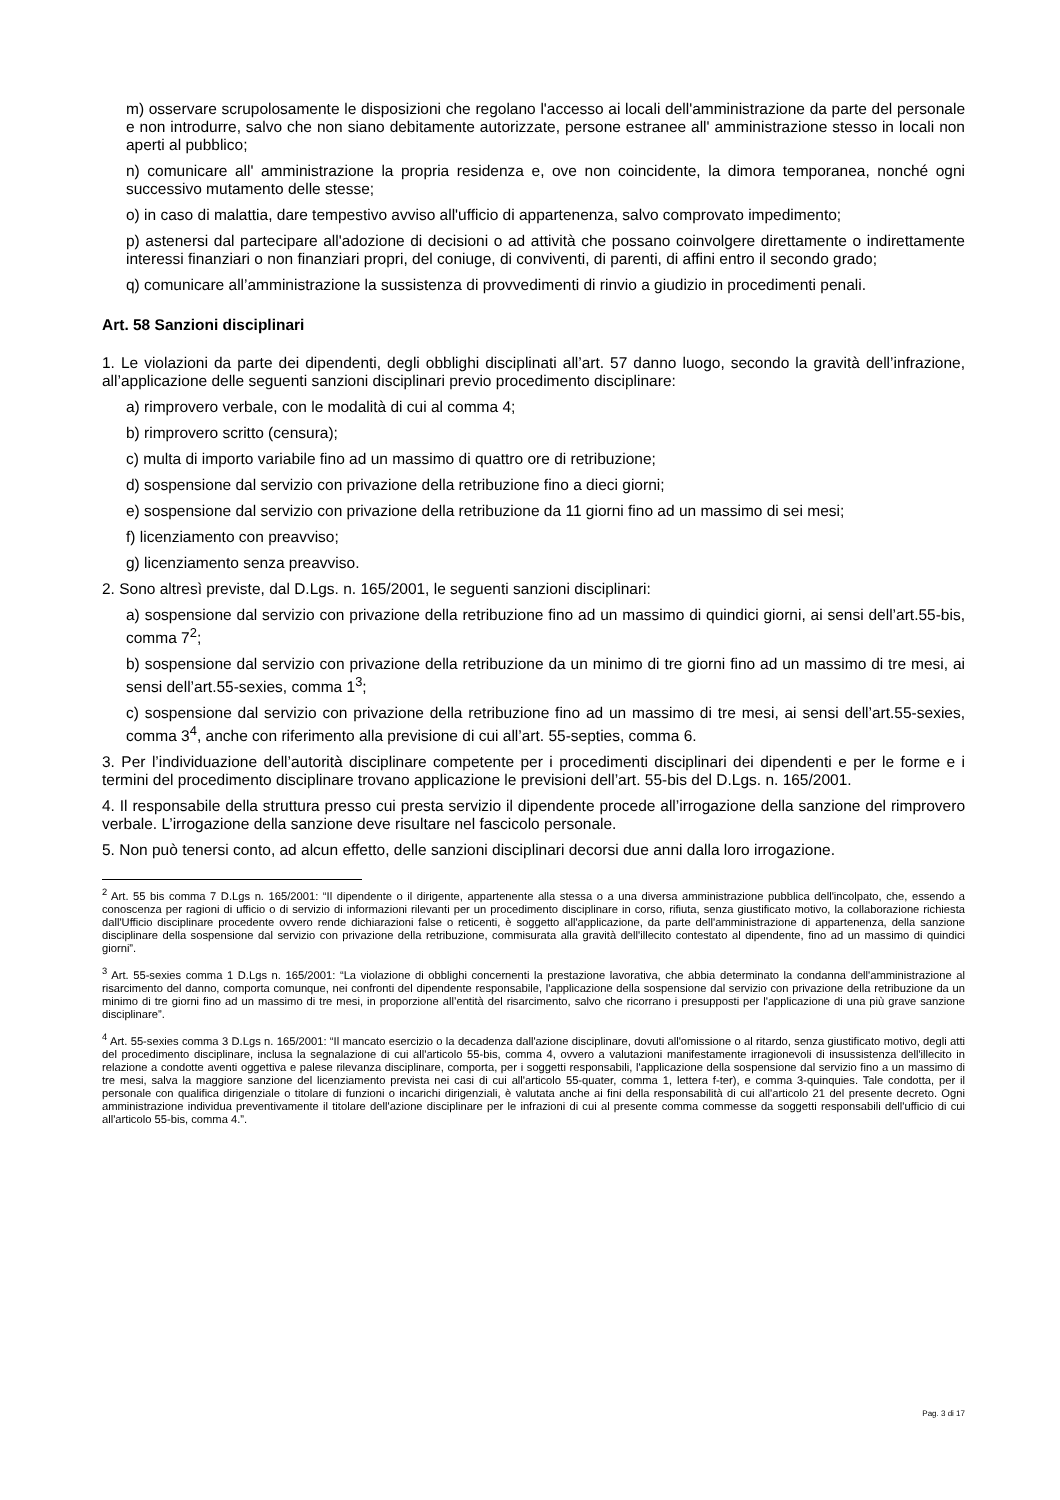m) osservare scrupolosamente le disposizioni che regolano l'accesso ai locali dell'amministrazione da parte del personale e non introdurre, salvo che non siano debitamente autorizzate, persone estranee all' amministrazione stesso in locali non aperti al pubblico;
n) comunicare all' amministrazione la propria residenza e, ove non coincidente, la dimora temporanea, nonché ogni successivo mutamento delle stesse;
o) in caso di malattia, dare tempestivo avviso all'ufficio di appartenenza, salvo comprovato impedimento;
p) astenersi dal partecipare all'adozione di decisioni o ad attività che possano coinvolgere direttamente o indirettamente interessi finanziari o non finanziari propri, del coniuge, di conviventi, di parenti, di affini entro il secondo grado;
q) comunicare all’amministrazione la sussistenza di provvedimenti di rinvio a giudizio in procedimenti penali.
Art. 58 Sanzioni disciplinari
1. Le violazioni da parte dei dipendenti, degli obblighi disciplinati all’art. 57 danno luogo, secondo la gravità dell’infrazione, all’applicazione delle seguenti sanzioni disciplinari previo procedimento disciplinare:
a) rimprovero verbale, con le modalità di cui al comma 4;
b) rimprovero scritto (censura);
c) multa di importo variabile fino ad un massimo di quattro ore di retribuzione;
d) sospensione dal servizio con privazione della retribuzione fino a dieci giorni;
e) sospensione dal servizio con privazione della retribuzione da 11 giorni fino ad un massimo di sei mesi;
f) licenziamento con preavviso;
g) licenziamento senza preavviso.
2. Sono altresì previste, dal D.Lgs. n. 165/2001, le seguenti sanzioni disciplinari:
a) sospensione dal servizio con privazione della retribuzione fino ad un massimo di quindici giorni, ai sensi dell’art.55-bis, comma 7<sup>2</sup>;
b) sospensione dal servizio con privazione della retribuzione da un minimo di tre giorni fino ad un massimo di tre mesi, ai sensi dell’art.55-sexies, comma 1<sup>3</sup>;
c) sospensione dal servizio con privazione della retribuzione fino ad un massimo di tre mesi, ai sensi dell’art.55-sexies, comma 3<sup>4</sup>, anche con riferimento alla previsione di cui all’art. 55-septies, comma 6.
3. Per l’individuazione dell’autorità disciplinare competente per i procedimenti disciplinari dei dipendenti e per le forme e i termini del procedimento disciplinare trovano applicazione le previsioni dell’art. 55-bis del D.Lgs. n. 165/2001.
4. Il responsabile della struttura presso cui presta servizio il dipendente procede all’irrogazione della sanzione del rimprovero verbale. L’irrogazione della sanzione deve risultare nel fascicolo personale.
5. Non può tenersi conto, ad alcun effetto, delle sanzioni disciplinari decorsi due anni dalla loro irrogazione.
<sup>2</sup> Art. 55 bis comma 7 D.Lgs n. 165/2001: “Il dipendente o il dirigente, appartenente alla stessa o a una diversa amministrazione pubblica dell'incolpato, che, essendo a conoscenza per ragioni di ufficio o di servizio di informazioni rilevanti per un procedimento disciplinare in corso, rifiuta, senza giustificato motivo, la collaborazione richiesta dall'Ufficio disciplinare procedente ovvero rende dichiarazioni false o reticenti, è soggetto all'applicazione, da parte dell'amministrazione di appartenenza, della sanzione disciplinare della sospensione dal servizio con privazione della retribuzione, commisurata alla gravità dell'illecito contestato al dipendente, fino ad un massimo di quindici giorni”.
<sup>3</sup> Art. 55-sexies comma 1 D.Lgs n. 165/2001: “La violazione di obblighi concernenti la prestazione lavorativa, che abbia determinato la condanna dell'amministrazione al risarcimento del danno, comporta comunque, nei confronti del dipendente responsabile, l'applicazione della sospensione dal servizio con privazione della retribuzione da un minimo di tre giorni fino ad un massimo di tre mesi, in proporzione all’entità del risarcimento, salvo che ricorrano i presupposti per l'applicazione di una più grave sanzione disciplinare”.
<sup>4</sup> Art. 55-sexies comma 3 D.Lgs n. 165/2001: “Il mancato esercizio o la decadenza dall'azione disciplinare, dovuti all'omissione o al ritardo, senza giustificato motivo, degli atti del procedimento disciplinare, inclusa la segnalazione di cui all'articolo 55-bis, comma 4, ovvero a valutazioni manifestamente irragionevoli di insussistenza dell'illecito in relazione a condotte aventi oggettiva e palese rilevanza disciplinare, comporta, per i soggetti responsabili, l'applicazione della sospensione dal servizio fino a un massimo di tre mesi, salva la maggiore sanzione del licenziamento prevista nei casi di cui all'articolo 55-quater, comma 1, lettera f-ter), e comma 3-quinquies. Tale condotta, per il personale con qualifica dirigenziale o titolare di funzioni o incarichi dirigenziali, è valutata anche ai fini della responsabilità di cui all'articolo 21 del presente decreto. Ogni amministrazione individua preventivamente il titolare dell'azione disciplinare per le infrazioni di cui al presente comma commesse da soggetti responsabili dell'ufficio di cui all'articolo 55-bis, comma 4.”.
Pag. 3 di 17